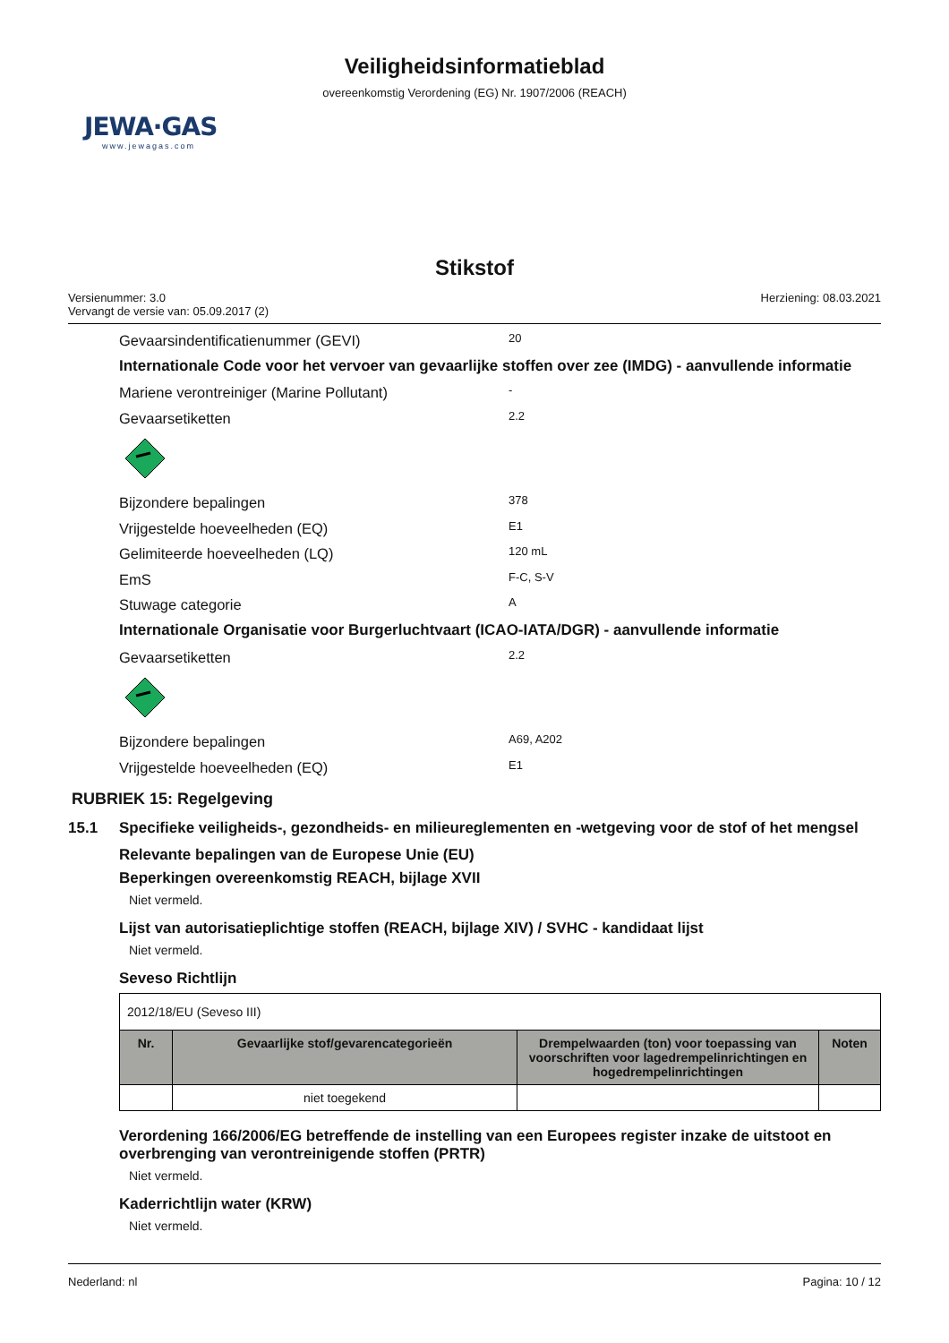Veiligheidsinformatieblad
overeenkomstig Verordening (EG) Nr. 1907/2006 (REACH)
JEWA·GAS
www.jewagas.com
Stikstof
Versienummer: 3.0
Vervangt de versie van: 05.09.2017 (2)
Herziening: 08.03.2021
Gevaarsindentificatienummer (GEVI) 20
Internationale Code voor het vervoer van gevaarlijke stoffen over zee (IMDG) - aanvullende informatie
Mariene verontreiniger (Marine Pollutant) -
Gevaarsetiketten 2.2
Bijzondere bepalingen 378
Vrijgestelde hoeveelheden (EQ) E1
Gelimiteerde hoeveelheden (LQ) 120 mL
EmS F-C, S-V
Stuwage categorie A
Internationale Organisatie voor Burgerluchtvaart (ICAO-IATA/DGR) - aanvullende informatie
Gevaarsetiketten 2.2
Bijzondere bepalingen A69, A202
Vrijgestelde hoeveelheden (EQ) E1
RUBRIEK 15: Regelgeving
15.1 Specifieke veiligheids-, gezondheids- en milieureglementen en -wetgeving voor de stof of het mengsel
Relevante bepalingen van de Europese Unie (EU)
Beperkingen overeenkomstig REACH, bijlage XVII
Niet vermeld.
Lijst van autorisatieplichtige stoffen (REACH, bijlage XIV) / SVHC - kandidaat lijst
Niet vermeld.
Seveso Richtlijn
| 2012/18/EU (Seveso III) | | | |
| Nr. | Gevaarlijke stof/gevarencategorieën | Drempelwaarden (ton) voor toepassing van voorschriften voor lagedrempelinrichtingen en hogedrempelinrichtingen | Noten |
| | niet toegekend | | |
Verordening 166/2006/EG betreffende de instelling van een Europees register inzake de uitstoot en overbrenging van verontreinigende stoffen (PRTR)
Niet vermeld.
Kaderrichtlijn water (KRW)
Niet vermeld.
Nederland: nl Pagina: 10 / 12